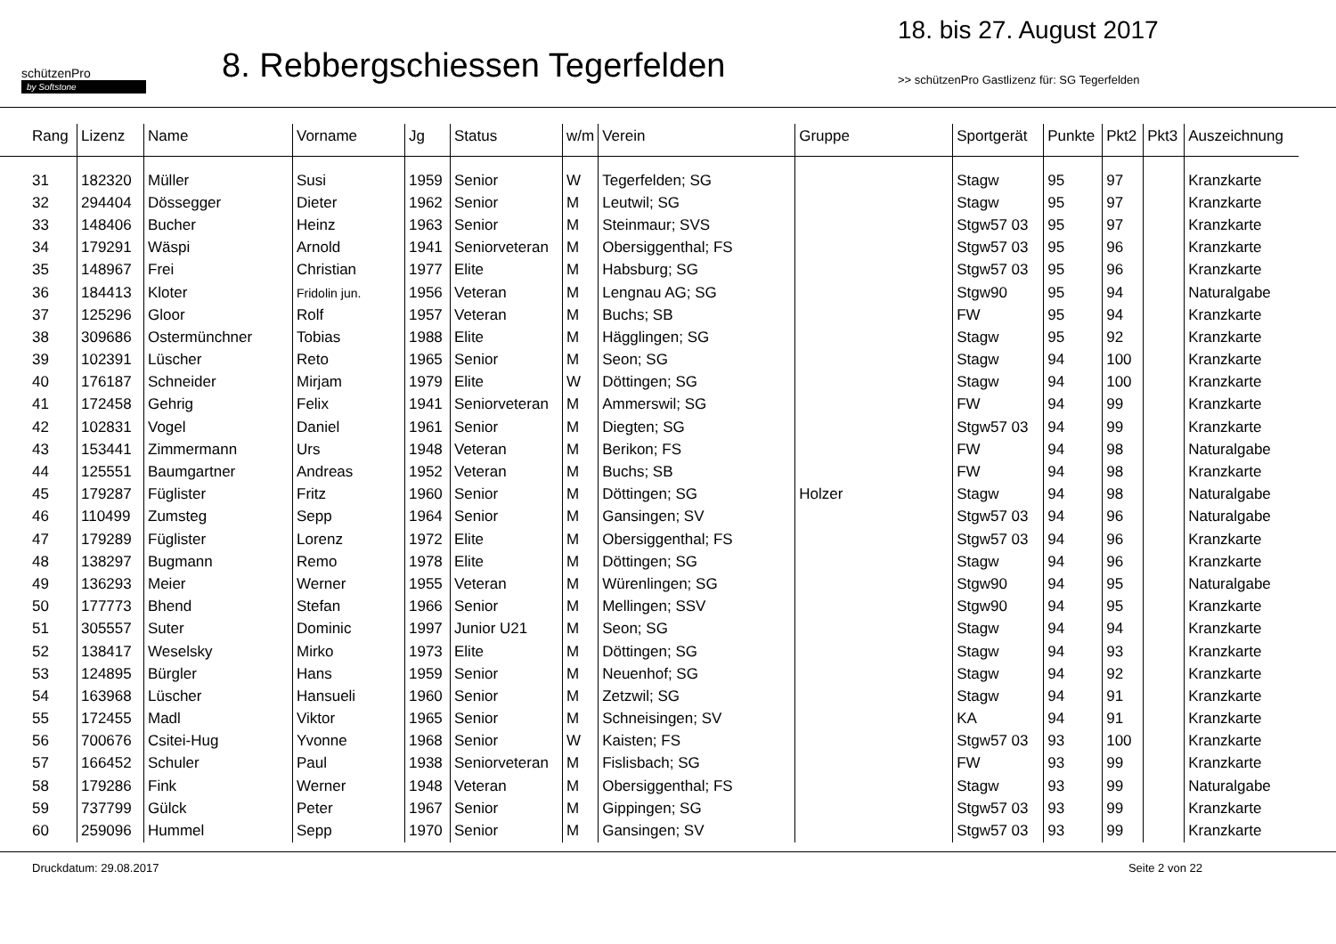schützenPro
by Softstone
8. Rebbergschiessen Tegerfelden
18. bis 27. August 2017
>> schützenPro Gastlizenz für: SG Tegerfelden
| Rang | Lizenz | Name | Vorname | Jg | Status | w/m | Verein | Gruppe | Sportgerät | Punkte | Pkt2 | Pkt3 | Auszeichnung |
| --- | --- | --- | --- | --- | --- | --- | --- | --- | --- | --- | --- | --- | --- |
| 31 | 182320 | Müller | Susi | 1959 | Senior | W | Tegerfelden; SG | | Stagw | 95 | 97 | | Kranzkarte |
| 32 | 294404 | Dössegger | Dieter | 1962 | Senior | M | Leutwil; SG | | Stagw | 95 | 97 | | Kranzkarte |
| 33 | 148406 | Bucher | Heinz | 1963 | Senior | M | Steinmaur; SVS | | Stgw57 03 | 95 | 97 | | Kranzkarte |
| 34 | 179291 | Wäspi | Arnold | 1941 | Seniorveteran | M | Obersiggenthal; FS | | Stgw57 03 | 95 | 96 | | Kranzkarte |
| 35 | 148967 | Frei | Christian | 1977 | Elite | M | Habsburg; SG | | Stgw57 03 | 95 | 96 | | Kranzkarte |
| 36 | 184413 | Kloter | Fridolin jun. | 1956 | Veteran | M | Lengnau AG; SG | | Stgw90 | 95 | 94 | | Naturalgabe |
| 37 | 125296 | Gloor | Rolf | 1957 | Veteran | M | Buchs; SB | | FW | 95 | 94 | | Kranzkarte |
| 38 | 309686 | Ostermünchner | Tobias | 1988 | Elite | M | Hägglingen; SG | | Stagw | 95 | 92 | | Kranzkarte |
| 39 | 102391 | Lüscher | Reto | 1965 | Senior | M | Seon; SG | | Stagw | 94 | 100 | | Kranzkarte |
| 40 | 176187 | Schneider | Mirjam | 1979 | Elite | W | Döttingen; SG | | Stagw | 94 | 100 | | Kranzkarte |
| 41 | 172458 | Gehrig | Felix | 1941 | Seniorveteran | M | Ammerswil; SG | | FW | 94 | 99 | | Kranzkarte |
| 42 | 102831 | Vogel | Daniel | 1961 | Senior | M | Diegten; SG | | Stgw57 03 | 94 | 99 | | Kranzkarte |
| 43 | 153441 | Zimmermann | Urs | 1948 | Veteran | M | Berikon; FS | | FW | 94 | 98 | | Naturalgabe |
| 44 | 125551 | Baumgartner | Andreas | 1952 | Veteran | M | Buchs; SB | | FW | 94 | 98 | | Kranzkarte |
| 45 | 179287 | Füglister | Fritz | 1960 | Senior | M | Döttingen; SG | Holzer | Stagw | 94 | 98 | | Naturalgabe |
| 46 | 110499 | Zumsteg | Sepp | 1964 | Senior | M | Gansingen; SV | | Stgw57 03 | 94 | 96 | | Naturalgabe |
| 47 | 179289 | Füglister | Lorenz | 1972 | Elite | M | Obersiggenthal; FS | | Stgw57 03 | 94 | 96 | | Kranzkarte |
| 48 | 138297 | Bugmann | Remo | 1978 | Elite | M | Döttingen; SG | | Stagw | 94 | 96 | | Kranzkarte |
| 49 | 136293 | Meier | Werner | 1955 | Veteran | M | Würenlingen; SG | | Stgw90 | 94 | 95 | | Naturalgabe |
| 50 | 177773 | Bhend | Stefan | 1966 | Senior | M | Mellingen; SSV | | Stgw90 | 94 | 95 | | Kranzkarte |
| 51 | 305557 | Suter | Dominic | 1997 | Junior U21 | M | Seon; SG | | Stagw | 94 | 94 | | Kranzkarte |
| 52 | 138417 | Weselsky | Mirko | 1973 | Elite | M | Döttingen; SG | | Stagw | 94 | 93 | | Kranzkarte |
| 53 | 124895 | Bürgler | Hans | 1959 | Senior | M | Neuenhof; SG | | Stagw | 94 | 92 | | Kranzkarte |
| 54 | 163968 | Lüscher | Hansueli | 1960 | Senior | M | Zetzwil; SG | | Stagw | 94 | 91 | | Kranzkarte |
| 55 | 172455 | Madl | Viktor | 1965 | Senior | M | Schneisingen; SV | | KA | 94 | 91 | | Kranzkarte |
| 56 | 700676 | Csitei-Hug | Yvonne | 1968 | Senior | W | Kaisten; FS | | Stgw57 03 | 93 | 100 | | Kranzkarte |
| 57 | 166452 | Schuler | Paul | 1938 | Seniorveteran | M | Fislisbach; SG | | FW | 93 | 99 | | Kranzkarte |
| 58 | 179286 | Fink | Werner | 1948 | Veteran | M | Obersiggenthal; FS | | Stagw | 93 | 99 | | Naturalgabe |
| 59 | 737799 | Gülck | Peter | 1967 | Senior | M | Gippingen; SG | | Stgw57 03 | 93 | 99 | | Kranzkarte |
| 60 | 259096 | Hummel | Sepp | 1970 | Senior | M | Gansingen; SV | | Stgw57 03 | 93 | 99 | | Kranzkarte |
Druckdatum: 29.08.2017 Seite 2 von 22